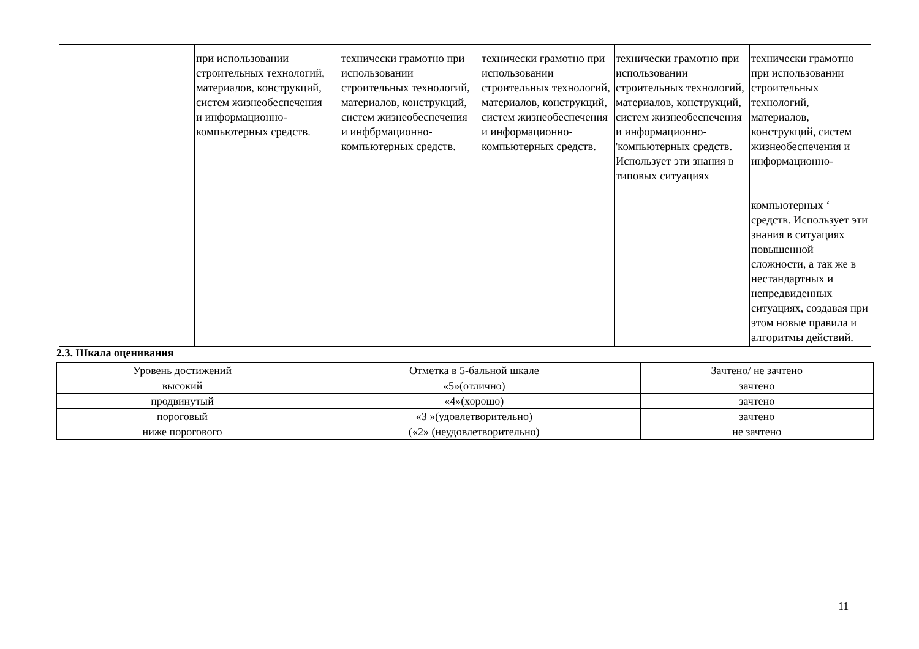| | при использовании строительных технологий, материалов, конструкций, систем жизнеобеспечения и информационно-компьютерных средств. | технически грамотно при использовании строительных технологий, материалов, конструкций, систем жизнеобеспечения и инфбрмационно-компьютерных средств. | технически грамотно при использовании строительных технологий, материалов, конструкций, систем жизнеобеспечения и информационно-компьютерных средств. | технически грамотно при использовании строительных технологий, материалов, конструкций, систем жизнеобеспечения и информационно-'компьютерных средств. Использует эти знания в типовых ситуациях | технически грамотно при использовании строительных технологий, материалов, конструкций, систем жизнеобеспечения и информационно- компьютерных ‘ средств. Использует эти знания в ситуациях повышенной сложности, а так же в нестандартных и непредвиденных ситуациях, создавая при этом новые правила и алгоритмы действий. |
2.3. Шкала оценивания
| Уровень достижений | Отметка в 5-бальной шкале | Зачтено/ не зачтено |
| --- | --- | --- |
| высокий | «5»(отлично) | зачтено |
| продвинутый | «4»(хорошо) | зачтено |
| пороговый | «3 »(удовлетворительно) | зачтено |
| ниже порогового | («2» (неудовлетворительно) | не зачтено |
11